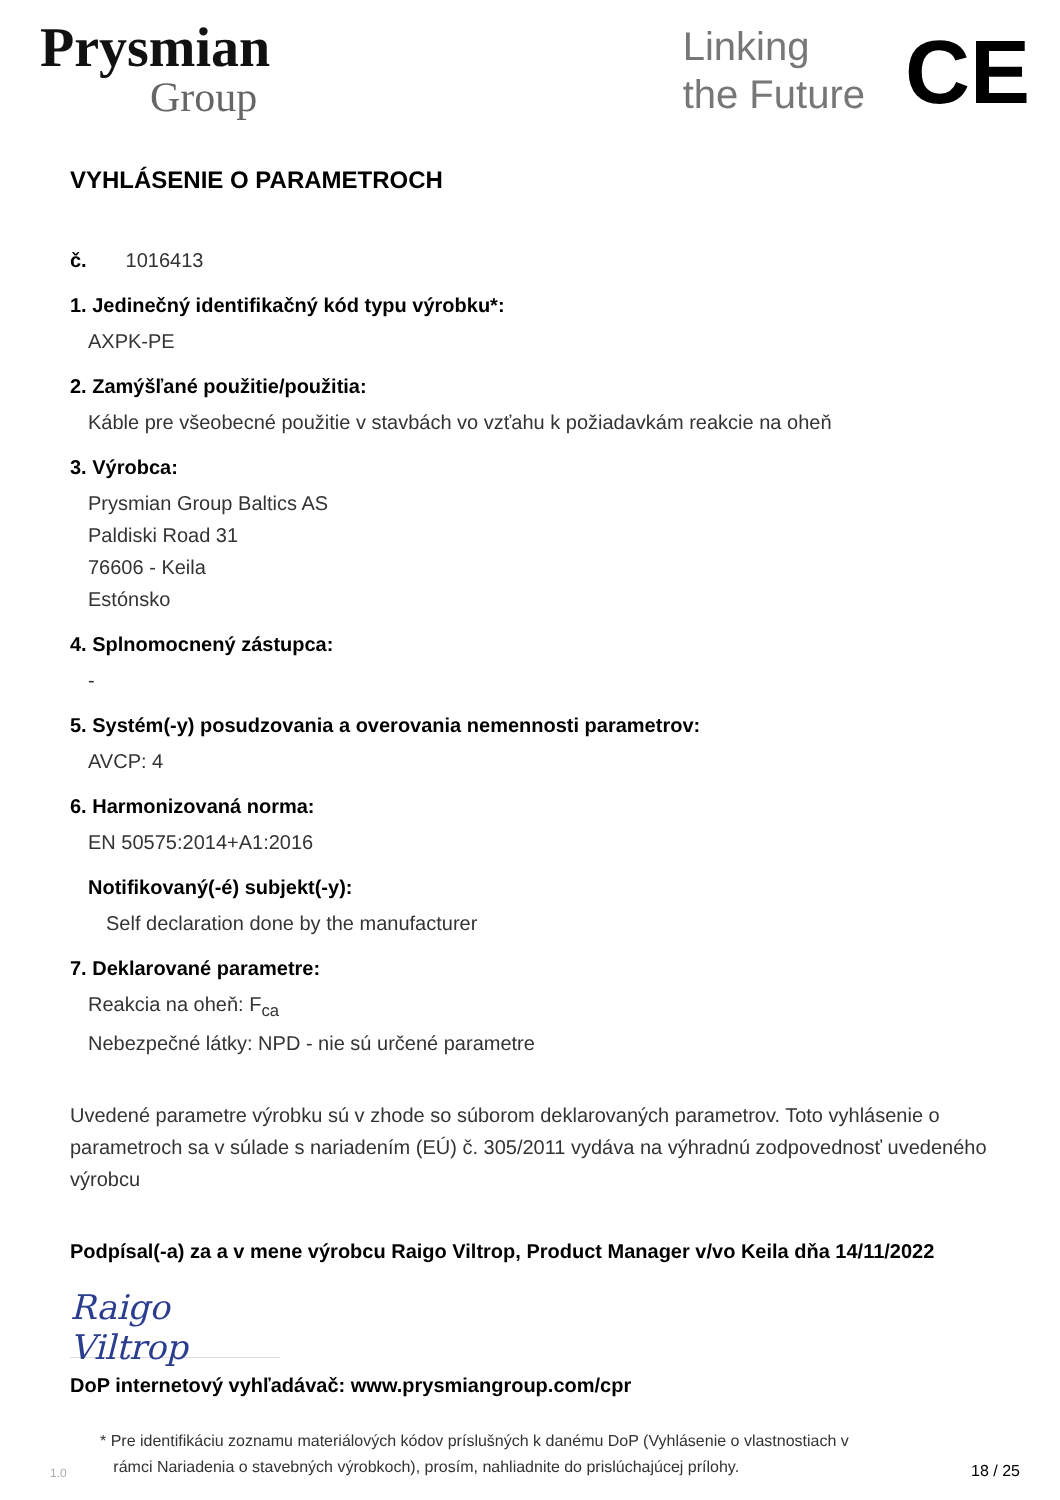Prysmian
Group
Linking
the Future
CE
VYHLÁSENIE O PARAMETROCH
č. 1016413
1. Jedinečný identifikačný kód typu výrobku*:
AXPK-PE
2. Zamýšľané použitie/použitia:
Káble pre všeobecné použitie v stavbách vo vzťahu k požiadavkám reakcie na oheň
3. Výrobca:
Prysmian Group Baltics AS
Paldiski Road 31
76606 - Keila
Estónsko
4. Splnomocnený zástupca:
-
5. Systém(-y) posudzovania a overovania nemennosti parametrov:
AVCP: 4
6. Harmonizovaná norma:
EN 50575:2014+A1:2016
Notifikovaný(-é) subjekt(-y):
Self declaration done by the manufacturer
7. Deklarované parametre:
Reakcia na oheň: F<sub>ca</sub>
Nebezpečné látky: NPD - nie sú určené parametre
Uvedené parametre výrobku sú v zhode so súborom deklarovaných parametrov. Toto vyhlásenie o parametroch sa v súlade s nariadením (EÚ) č. 305/2011 vydáva na výhradnú zodpovednosť uvedeného výrobcu
Podpísal(-a) za a v mene výrobcu Raigo Viltrop, Product Manager v/vo Keila dňa 14/11/2022
Raigo Viltrop
DoP internetový vyhľadávač: www.prysmiangroup.com/cpr
1.0
* Pre identifikáciu zoznamu materiálových kódov príslušných k danému DoP (Vyhlásenie o vlastnostiach v
rámci Nariadenia o stavebných výrobkoch), prosím, nahliadnite do prislúchajúcej prílohy.
18 / 25